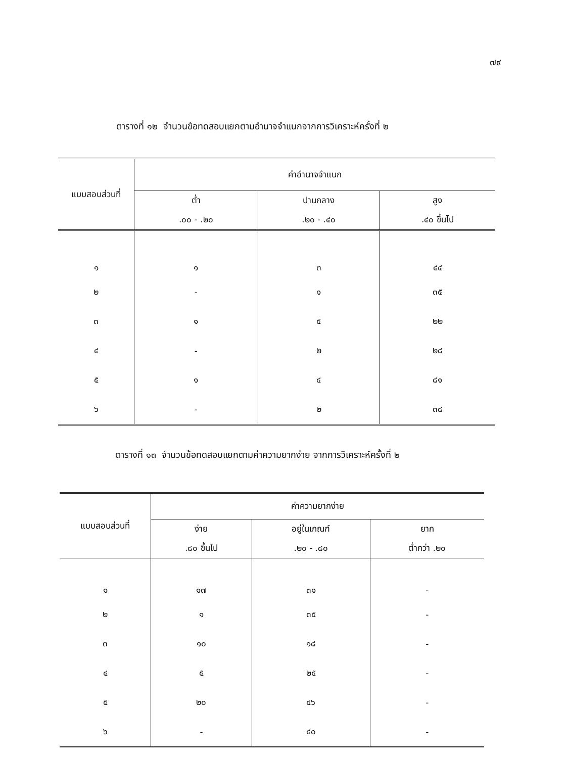๗๙
ตารางที่ ๑๒ จำนวนข้อทดสอบแยกตามอำนาจจำแนกจากการวิเคราะห์ครั้งที่ ๒
| แบบสอบส่วนที่ | ค่าอำนาจจำแนก | | |
| --- | --- | --- | --- |
| | ต่ำ | ปานกลาง | สูง |
| | .๐๐ - .๒๐ | .๒๐ - .๔๐ | .๔๐ ขึ้นไป |
| ๑ | ๑ | ๓ | ๔๔ |
| ๒ | - | ๑ | ๓๕ |
| ๓ | ๑ | ๕ | ๒๒ |
| ๔ | - | ๒ | ๒๘ |
| ๕ | ๑ | ๔ | ๘๑ |
| ๖ | - | ๒ | ๓๘ |
ตารางที่ ๑๓ จำนวนข้อทดสอบแยกตามค่าความยากง่าย จากการวิเคราะห์ครั้งที่ ๒
| แบบสอบส่วนที่ | ค่าความยากง่าย | | |
| --- | --- | --- | --- |
| | ง่าย | อยู่ในเกณฑ์ | ยาก |
| | .๘๐ ขึ้นไป | .๒๐ - .๘๐ | ต่ำกว่า .๒๐ |
| ๑ | ๑๗ | ๓๑ | - |
| ๒ | ๑ | ๓๕ | - |
| ๓ | ๑๐ | ๑๘ | - |
| ๔ | ๕ | ๒๕ | - |
| ๕ | ๒๐ | ๔๖ | - |
| ๖ | - | ๔๐ | - |